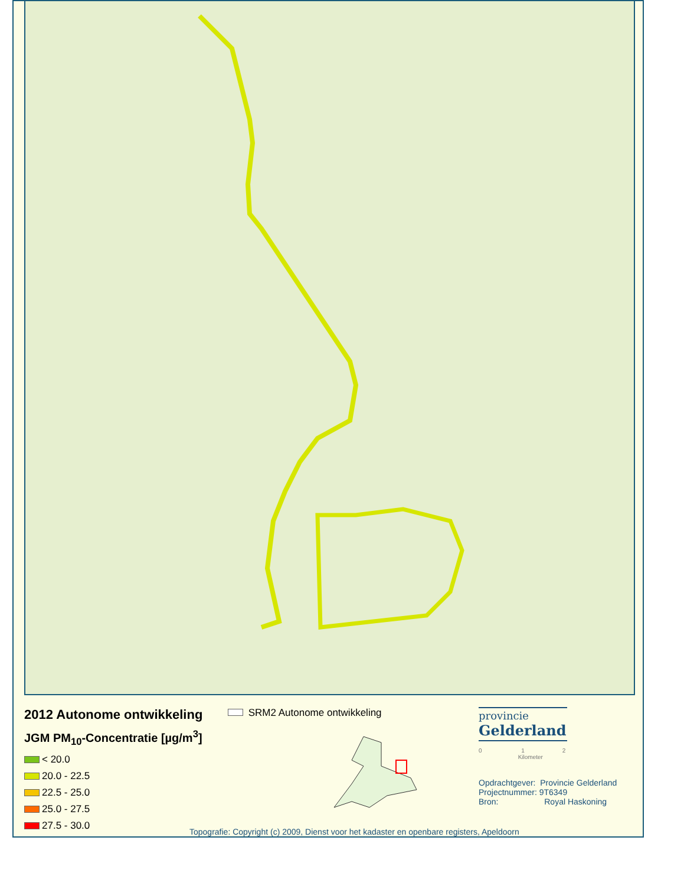2012 Autonome ontwikkeling
JGM PM<sub>10</sub>-Concentratie [µg/m<sup>3</sup>]
< 20.0
20.0 - 22.5
22.5 - 25.0
25.0 - 27.5
27.5 - 30.0
SRM2 Autonome ontwikkeling
Topografie: Copyright (c) 2009, Dienst voor het kadaster en openbare registers, Apeldoorn
provincie
Gelderland
0 1 2
Kilometer
Opdrachtgever: Provincie Gelderland
Projectnummer: 9T6349
Bron: Royal Haskoning